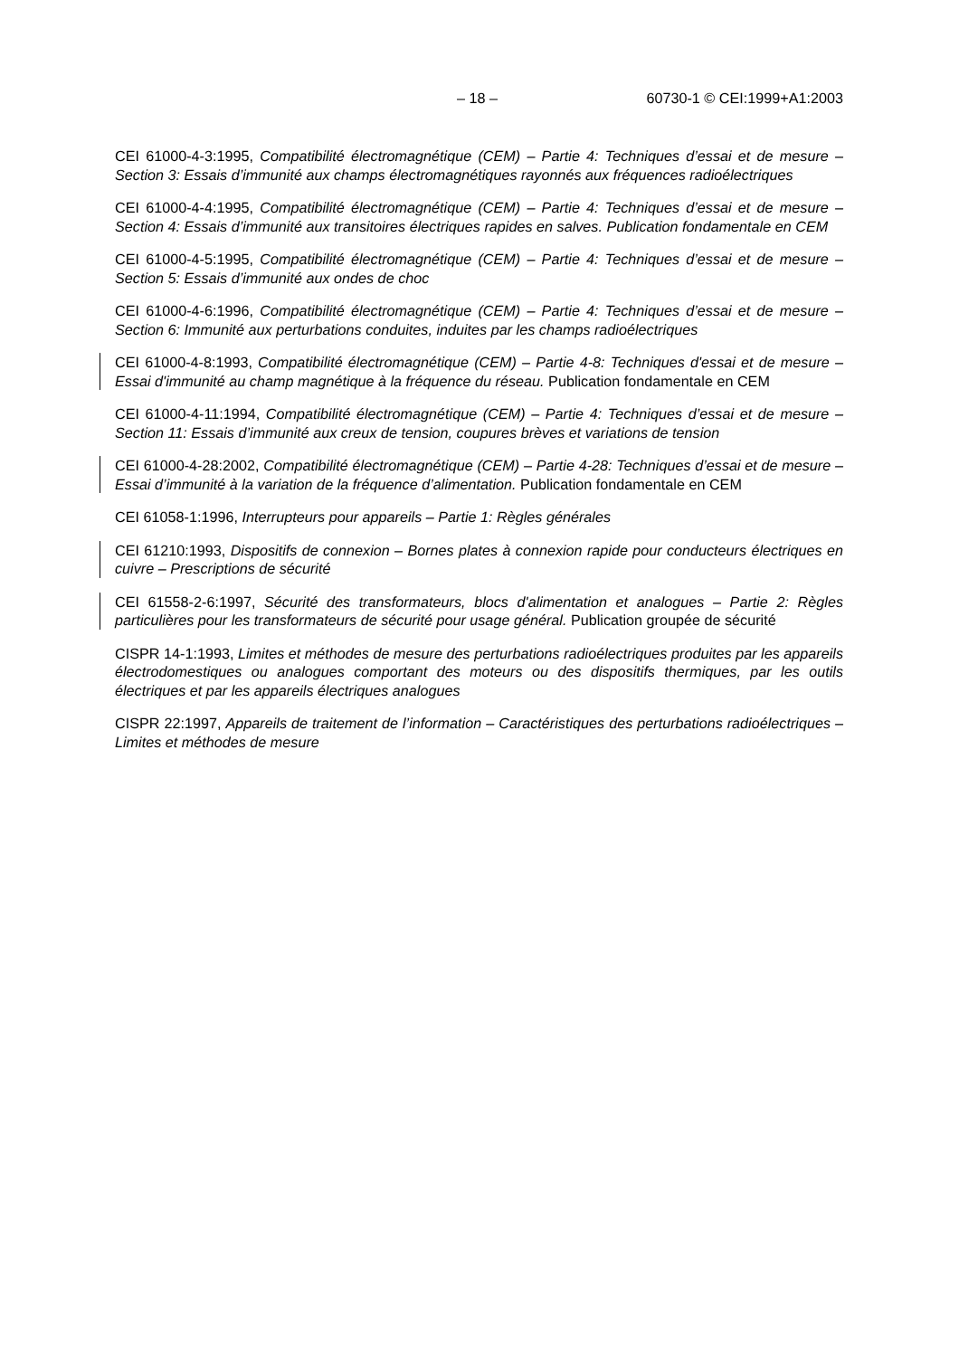– 18 – 60730-1 © CEI:1999+A1:2003
CEI 61000-4-3:1995, Compatibilité électromagnétique (CEM) – Partie 4: Techniques d’essai et de mesure – Section 3: Essais d’immunité aux champs électromagnétiques rayonnés aux fréquences radioélectriques
CEI 61000-4-4:1995, Compatibilité électromagnétique (CEM) – Partie 4: Techniques d’essai et de mesure – Section 4: Essais d’immunité aux transitoires électriques rapides en salves. Publication fondamentale en CEM
CEI 61000-4-5:1995, Compatibilité électromagnétique (CEM) – Partie 4: Techniques d’essai et de mesure – Section 5: Essais d’immunité aux ondes de choc
CEI 61000-4-6:1996, Compatibilité électromagnétique (CEM) – Partie 4: Techniques d’essai et de mesure – Section 6: Immunité aux perturbations conduites, induites par les champs radioélectriques
CEI 61000-4-8:1993, Compatibilité électromagnétique (CEM) – Partie 4-8: Techniques d'essai et de mesure – Essai d'immunité au champ magnétique à la fréquence du réseau. Publication fondamentale en CEM
CEI 61000-4-11:1994, Compatibilité électromagnétique (CEM) – Partie 4: Techniques d’essai et de mesure – Section 11: Essais d’immunité aux creux de tension, coupures brèves et variations de tension
CEI 61000-4-28:2002, Compatibilité électromagnétique (CEM) – Partie 4-28: Techniques d’essai et de mesure – Essai d’immunité à la variation de la fréquence d’alimentation. Publication fondamentale en CEM
CEI 61058-1:1996, Interrupteurs pour appareils – Partie 1: Règles générales
CEI 61210:1993, Dispositifs de connexion – Bornes plates à connexion rapide pour conducteurs électriques en cuivre – Prescriptions de sécurité
CEI 61558-2-6:1997, Sécurité des transformateurs, blocs d'alimentation et analogues – Partie 2: Règles particulières pour les transformateurs de sécurité pour usage général. Publication groupée de sécurité
CISPR 14-1:1993, Limites et méthodes de mesure des perturbations radioélectriques produites par les appareils électrodomestiques ou analogues comportant des moteurs ou des dispositifs thermiques, par les outils électriques et par les appareils électriques analogues
CISPR 22:1997, Appareils de traitement de l’information – Caractéristiques des perturbations radioélectriques – Limites et méthodes de mesure